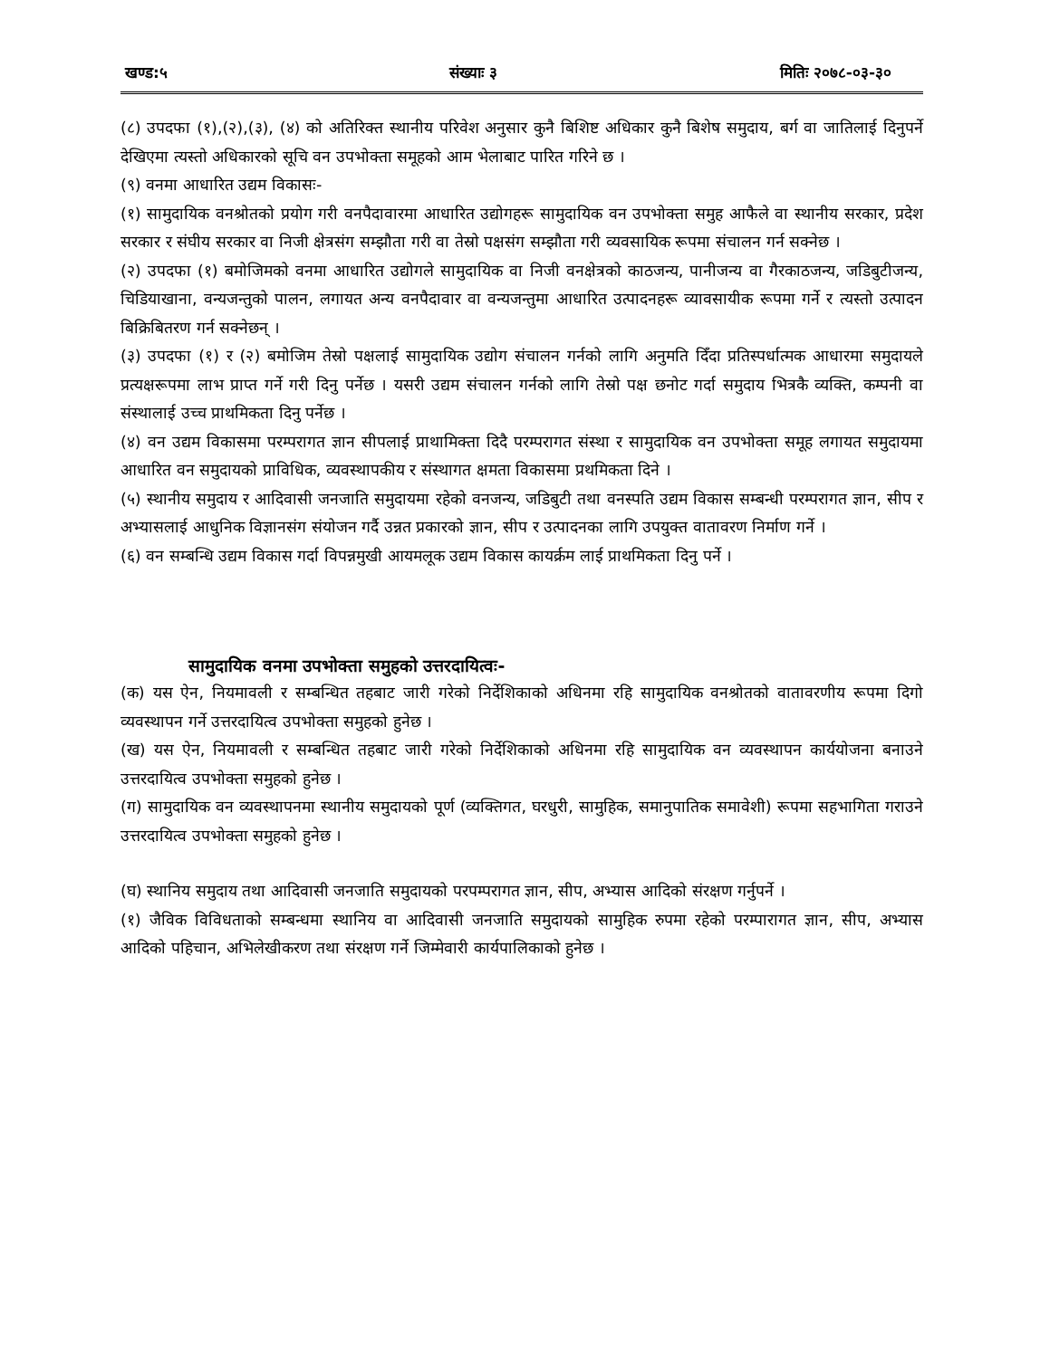खण्ड:५ संख्याः ३ मितिः २०७८-०३-३०
(८) उपदफा (१),(२),(३), (४) को अतिरिक्त स्थानीय परिवेश अनुसार कुनै बिशिष्ट अधिकार कुनै बिशेष समुदाय, बर्ग वा जातिलाई दिनुपर्ने देखिएमा त्यस्तो अधिकारको सूचि वन उपभोक्ता समूहको आम भेलाबाट पारित गरिने छ ।
(९) वनमा आधारित उद्यम विकासः-
(१) सामुदायिक वनश्रोतको प्रयोग गरी वनपैदावारमा आधारित उद्योगहरू सामुदायिक वन उपभोक्ता समुह आफैले वा स्थानीय सरकार, प्रदेश सरकार र संघीय सरकार वा निजी क्षेत्रसंग सम्झौता गरी वा तेस्रो पक्षसंग सम्झौता गरी व्यवसायिक रूपमा संचालन गर्न सक्नेछ ।
(२) उपदफा (१) बमोजिमको वनमा आधारित उद्योगले सामुदायिक वा निजी वनक्षेत्रको काठजन्य, पानीजन्य वा गैरकाठजन्य, जडिबुटीजन्य, चिडियाखाना, वन्यजन्तुको पालन, लगायत अन्य वनपैदावार वा वन्यजन्तुमा आधारित उत्पादनहरू व्यावसायीक रूपमा गर्ने र त्यस्तो उत्पादन बिक्रिबितरण गर्न सक्नेछन् ।
(३) उपदफा (१) र (२) बमोजिम तेस्रो पक्षलाई सामुदायिक उद्योग संचालन गर्नको लागि अनुमति दिँदा प्रतिस्पर्धात्मक आधारमा समुदायले प्रत्यक्षरूपमा लाभ प्राप्त गर्ने गरी दिनु पर्नेछ । यसरी उद्यम संचालन गर्नको लागि तेस्रो पक्ष छनोट गर्दा समुदाय भित्रकै व्यक्ति, कम्पनी वा संस्थालाई उच्च प्राथमिकता दिनु पर्नेछ ।
(४) वन उद्यम विकासमा परम्परागत ज्ञान सीपलाई प्राथामिक्ता दिदै परम्परागत संस्था र सामुदायिक वन उपभोक्ता समूह लगायत समुदायमा आधारित वन समुदायको प्राविधिक, व्यवस्थापकीय र संस्थागत क्षमता विकासमा प्रथमिकता दिने ।
(५) स्थानीय समुदाय र आदिवासी जनजाति समुदायमा रहेको वनजन्य, जडिबुटी तथा वनस्पति उद्यम विकास सम्बन्धी परम्परागत ज्ञान, सीप र अभ्यासलाई आधुनिक विज्ञानसंग संयोजन गर्दै उन्नत प्रकारको ज्ञान, सीप र उत्पादनका लागि उपयुक्त वातावरण निर्माण गर्ने ।
(६) वन सम्बन्धि उद्यम विकास गर्दा विपन्नमुखी आयमलूक उद्यम विकास कायर्क्रम लाई प्राथमिकता दिनु पर्ने ।
सामुदायिक वनमा उपभोक्ता समुहको उत्तरदायित्वः-
(क) यस ऐन, नियमावली र सम्बन्धित तहबाट जारी गरेको निर्देशिकाको अधिनमा रहि सामुदायिक वनश्रोतको वातावरणीय रूपमा दिगो व्यवस्थापन गर्ने उत्तरदायित्व उपभोक्ता समुहको हुनेछ ।
(ख) यस ऐन, नियमावली र सम्बन्धित तहबाट जारी गरेको निर्देशिकाको अधिनमा रहि सामुदायिक वन व्यवस्थापन कार्ययोजना बनाउने उत्तरदायित्व उपभोक्ता समुहको हुनेछ ।
(ग) सामुदायिक वन व्यवस्थापनमा स्थानीय समुदायको पूर्ण (व्यक्तिगत, घरधुरी, सामुहिक, समानुपातिक समावेशी) रूपमा सहभागिता गराउने उत्तरदायित्व उपभोक्ता समुहको हुनेछ ।
(घ) स्थानिय समुदाय तथा आदिवासी जनजाति समुदायको परपम्परागत ज्ञान, सीप, अभ्यास आदिको संरक्षण गर्नुपर्ने ।
(१) जैविक विविधताको सम्बन्धमा स्थानिय वा आदिवासी जनजाति समुदायको सामुहिक रुपमा रहेको परम्पारागत ज्ञान, सीप, अभ्यास आदिको पहिचान, अभिलेखीकरण तथा संरक्षण गर्ने जिम्मेवारी कार्यपालिकाको हुनेछ ।